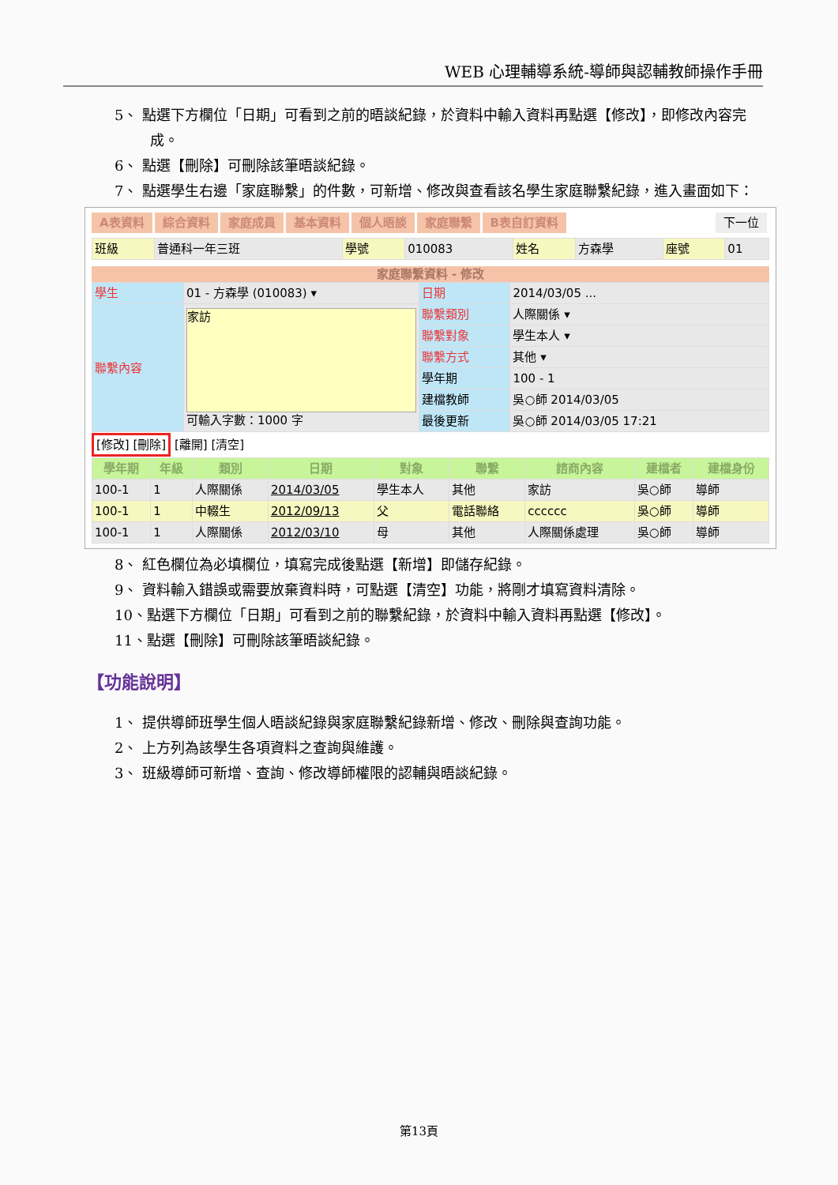WEB 心理輔導系統-導師與認輔教師操作手冊
5、 點選下方欄位「日期」可看到之前的晤談紀錄，於資料中輸入資料再點選【修改】，即修改內容完成。
6、 點選【刪除】可刪除該筆晤談紀錄。
7、 點選學生右邊「家庭聯繫」的件數，可新增、修改與查看該名學生家庭聯繫紀錄，進入畫面如下：
A表資料 綜合資料 家庭成員 基本資料 個人晤談 家庭聯繫 B表自訂資料 下一位
| 班級 | 普通科一年三班 | 學號 | 010083 | 姓名 | 方森學 | 座號 | 01 |
家庭聯繫資料 - 修改
| 學生 | 01 - 方森學 (010083) ▾ | 日期 | 2014/03/05 ... |
| 聯繫內容 | 家訪 可輸入字數：1000 字 | 聯繫類別 | 人際關係 ▾ |
| | | 聯繫對象 | 學生本人 ▾ |
| | | 聯繫方式 | 其他 ▾ |
| | | 學年期 | 100 - 1 |
| | | 建檔教師 | 吳○師 2014/03/05 |
| | | 最後更新 | 吳○師 2014/03/05 17:21 |
[修改] [刪除] [離開] [清空]
| 學年期 | 年級 | 類別 | 日期 | 對象 | 聯繫 | 諮商內容 | 建檔者 | 建檔身份 |
| --- | --- | --- | --- | --- | --- | --- | --- | --- |
| 100-1 | 1 | 人際關係 | 2014/03/05 | 學生本人 | 其他 | 家訪 | 吳○師 | 導師 |
| 100-1 | 1 | 中輟生 | 2012/09/13 | 父 | 電話聯絡 | cccccc | 吳○師 | 導師 |
| 100-1 | 1 | 人際關係 | 2012/03/10 | 母 | 其他 | 人際關係處理 | 吳○師 | 導師 |
8、 紅色欄位為必填欄位，填寫完成後點選【新增】即儲存紀錄。
9、 資料輸入錯誤或需要放棄資料時，可點選【清空】功能，將剛才填寫資料清除。
10、點選下方欄位「日期」可看到之前的聯繫紀錄，於資料中輸入資料再點選【修改】。
11、點選【刪除】可刪除該筆晤談紀錄。
【功能說明】
1、 提供導師班學生個人晤談紀錄與家庭聯繫紀錄新增、修改、刪除與查詢功能。
2、 上方列為該學生各項資料之查詢與維護。
3、 班級導師可新增、查詢、修改導師權限的認輔與晤談紀錄。
第13頁